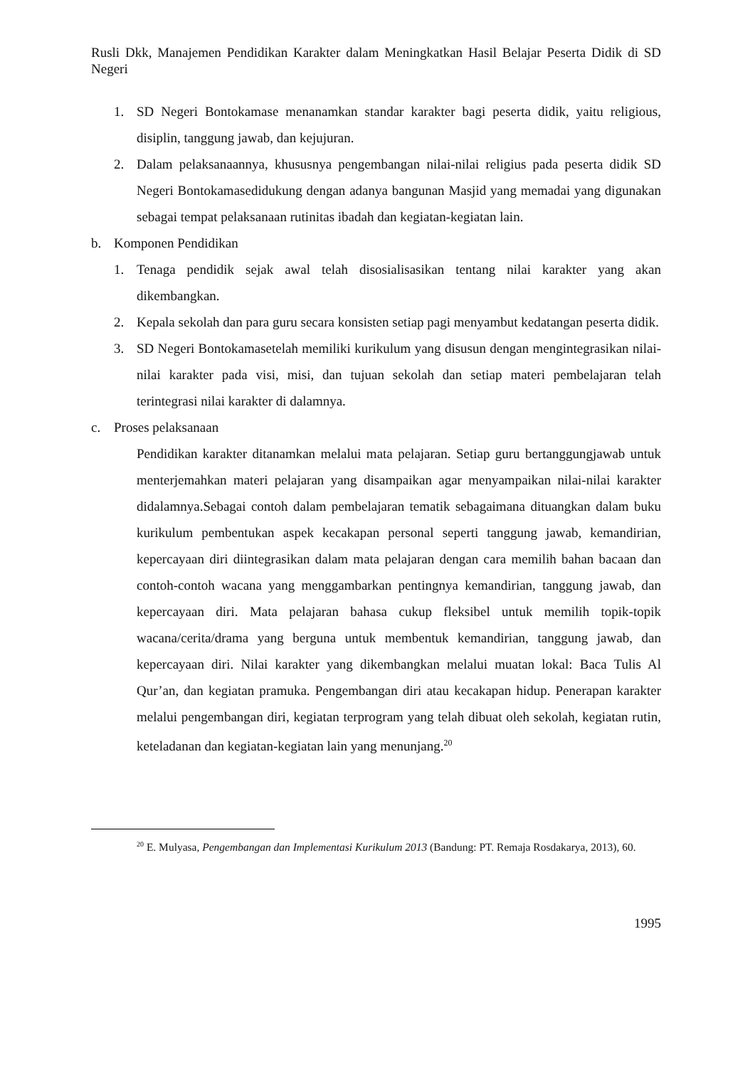Rusli Dkk, Manajemen Pendidikan Karakter dalam Meningkatkan Hasil Belajar Peserta Didik di SD Negeri
1. SD Negeri Bontokamase menanamkan standar karakter bagi peserta didik, yaitu religious, disiplin, tanggung jawab, dan kejujuran.
2. Dalam pelaksanaannya, khususnya pengembangan nilai-nilai religius pada peserta didik SD Negeri Bontokamasedidukung dengan adanya bangunan Masjid yang memadai yang digunakan sebagai tempat pelaksanaan rutinitas ibadah dan kegiatan-kegiatan lain.
b. Komponen Pendidikan
1. Tenaga pendidik sejak awal telah disosialisasikan tentang nilai karakter yang akan dikembangkan.
2. Kepala sekolah dan para guru secara konsisten setiap pagi menyambut kedatangan peserta didik.
3. SD Negeri Bontokamasetelah memiliki kurikulum yang disusun dengan mengintegrasikan nilai-nilai karakter pada visi, misi, dan tujuan sekolah dan setiap materi pembelajaran telah terintegrasi nilai karakter di dalamnya.
c. Proses pelaksanaan
Pendidikan karakter ditanamkan melalui mata pelajaran. Setiap guru bertanggungjawab untuk menterjemahkan materi pelajaran yang disampaikan agar menyampaikan nilai-nilai karakter didalamnya.Sebagai contoh dalam pembelajaran tematik sebagaimana dituangkan dalam buku kurikulum pembentukan aspek kecakapan personal seperti tanggung jawab, kemandirian, kepercayaan diri diintegrasikan dalam mata pelajaran dengan cara memilih bahan bacaan dan contoh-contoh wacana yang menggambarkan pentingnya kemandirian, tanggung jawab, dan kepercayaan diri. Mata pelajaran bahasa cukup fleksibel untuk memilih topik-topik wacana/cerita/drama yang berguna untuk membentuk kemandirian, tanggung jawab, dan kepercayaan diri. Nilai karakter yang dikembangkan melalui muatan lokal: Baca Tulis Al Qur’an, dan kegiatan pramuka. Pengembangan diri atau kecakapan hidup. Penerapan karakter melalui pengembangan diri, kegiatan terprogram yang telah dibuat oleh sekolah, kegiatan rutin, keteladanan dan kegiatan-kegiatan lain yang menunjang.<sup>20</sup>
<sup>20</sup> E. Mulyasa, Pengembangan dan Implementasi Kurikulum 2013 (Bandung: PT. Remaja Rosdakarya, 2013), 60.
1995